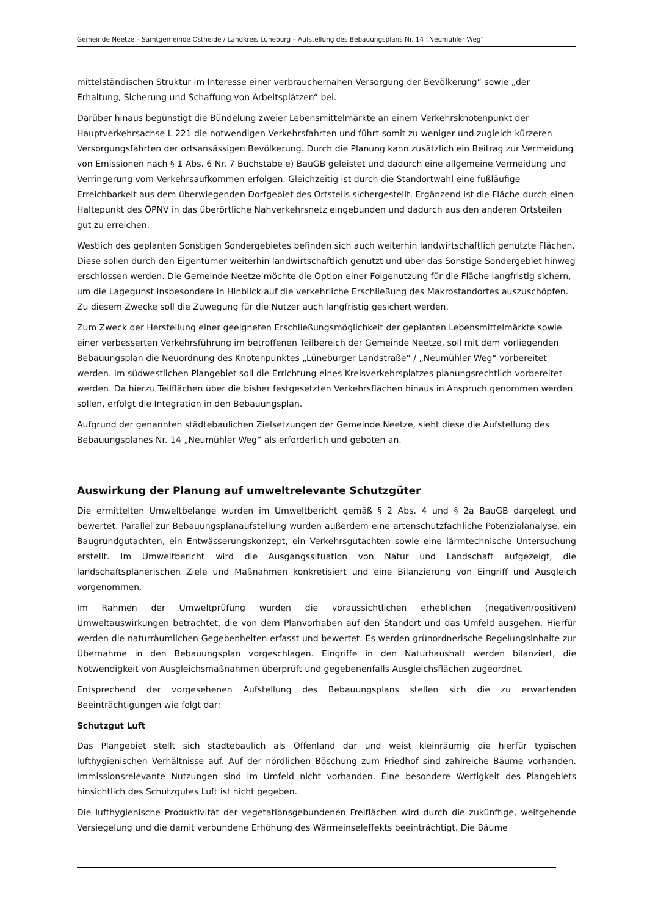Gemeinde Neetze – Samtgemeinde Ostheide / Landkreis Lüneburg – Aufstellung des Bebauungsplans Nr. 14 „Neumühler Weg“
mittelständischen Struktur im Interesse einer verbrauchernahen Versorgung der Bevölkerung“ sowie „der Erhaltung, Sicherung und Schaffung von Arbeitsplätzen“ bei.
Darüber hinaus begünstigt die Bündelung zweier Lebensmittelmärkte an einem Verkehrsknotenpunkt der Hauptverkehrsachse L 221 die notwendigen Verkehrsfahrten und führt somit zu weniger und zugleich kürzeren Versorgungsfahrten der ortsansässigen Bevölkerung. Durch die Planung kann zusätzlich ein Beitrag zur Vermeidung von Emissionen nach § 1 Abs. 6 Nr. 7 Buchstabe e) BauGB geleistet und dadurch eine allgemeine Vermeidung und Verringerung vom Verkehrsaufkommen erfolgen. Gleichzeitig ist durch die Standortwahl eine fußläufige Erreichbarkeit aus dem überwiegenden Dorfgebiet des Ortsteils sichergestellt. Ergänzend ist die Fläche durch einen Haltepunkt des ÖPNV in das überörtliche Nahverkehrsnetz eingebunden und dadurch aus den anderen Ortsteilen gut zu erreichen.
Westlich des geplanten Sonstigen Sondergebietes befinden sich auch weiterhin landwirtschaftlich genutzte Flächen. Diese sollen durch den Eigentümer weiterhin landwirtschaftlich genutzt und über das Sonstige Sondergebiet hinweg erschlossen werden. Die Gemeinde Neetze möchte die Option einer Folgenutzung für die Fläche langfristig sichern, um die Lagegunst insbesondere in Hinblick auf die verkehrliche Erschließung des Makrostandortes auszuschöpfen. Zu diesem Zwecke soll die Zuwegung für die Nutzer auch langfristig gesichert werden.
Zum Zweck der Herstellung einer geeigneten Erschließungsmöglichkeit der geplanten Lebensmittelmärkte sowie einer verbesserten Verkehrsführung im betroffenen Teilbereich der Gemeinde Neetze, soll mit dem vorliegenden Bebauungsplan die Neuordnung des Knotenpunktes „Lüneburger Landstraße“ / „Neumühler Weg“ vorbereitet werden. Im südwestlichen Plangebiet soll die Errichtung eines Kreisverkehrsplatzes planungsrechtlich vorbereitet werden. Da hierzu Teilflächen über die bisher festgesetzten Verkehrsflächen hinaus in Anspruch genommen werden sollen, erfolgt die Integration in den Bebauungsplan.
Aufgrund der genannten städtebaulichen Zielsetzungen der Gemeinde Neetze, sieht diese die Aufstellung des Bebauungsplanes Nr. 14 „Neumühler Weg“ als erforderlich und geboten an.
Auswirkung der Planung auf umweltrelevante Schutzgüter
Die ermittelten Umweltbelange wurden im Umweltbericht gemäß § 2 Abs. 4 und § 2a BauGB dargelegt und bewertet. Parallel zur Bebauungsplanaufstellung wurden außerdem eine artenschutzfachliche Potenzialanalyse, ein Baugrundgutachten, ein Entwässerungskonzept, ein Verkehrsgutachten sowie eine lärmtechnische Untersuchung erstellt. Im Umweltbericht wird die Ausgangssituation von Natur und Landschaft aufgezeigt, die landschaftsplanerischen Ziele und Maßnahmen konkretisiert und eine Bilanzierung von Eingriff und Ausgleich vorgenommen.
Im Rahmen der Umweltprüfung wurden die voraussichtlichen erheblichen (negativen/positiven) Umweltauswirkungen betrachtet, die von dem Planvorhaben auf den Standort und das Umfeld ausgehen. Hierfür werden die naturräumlichen Gegebenheiten erfasst und bewertet. Es werden grünordnerische Regelungsinhalte zur Übernahme in den Bebauungsplan vorgeschlagen. Eingriffe in den Naturhaushalt werden bilanziert, die Notwendigkeit von Ausgleichsmaßnahmen überprüft und gegebenenfalls Ausgleichsflächen zugeordnet.
Entsprechend der vorgesehenen Aufstellung des Bebauungsplans stellen sich die zu erwartenden Beeinträchtigungen wie folgt dar:
Schutzgut Luft
Das Plangebiet stellt sich städtebaulich als Offenland dar und weist kleinräumig die hierfür typischen lufthygienischen Verhältnisse auf. Auf der nördlichen Böschung zum Friedhof sind zahlreiche Bäume vorhanden. Immissionsrelevante Nutzungen sind im Umfeld nicht vorhanden. Eine besondere Wertigkeit des Plangebiets hinsichtlich des Schutzgutes Luft ist nicht gegeben.
Die lufthygienische Produktivität der vegetationsgebundenen Freiflächen wird durch die zukünftige, weitgehende Versiegelung und die damit verbundene Erhöhung des Wärmeinseleffekts beeinträchtigt. Die Bäume